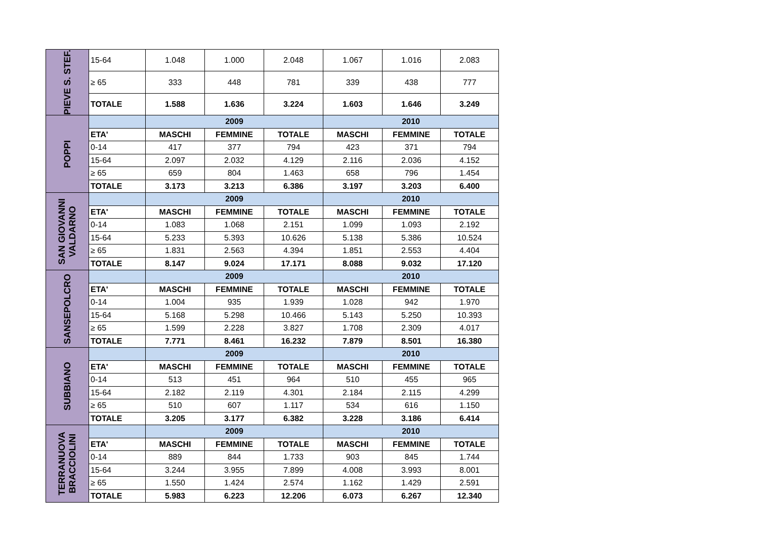| PIEVE S. STEF. | 15-64 | 1.048 | 1.000 | 2.048 | 1.067 | 1.016 | 2.083 |
| | ≥ 65 | 333 | 448 | 781 | 339 | 438 | 777 |
| | TOTALE | 1.588 | 1.636 | 3.224 | 1.603 | 1.646 | 3.249 |
| POPPI | | 2009 | | | 2010 | | |
| | ETA' | MASCHI | FEMMINE | TOTALE | MASCHI | FEMMINE | TOTALE |
| | 0-14 | 417 | 377 | 794 | 423 | 371 | 794 |
| | 15-64 | 2.097 | 2.032 | 4.129 | 2.116 | 2.036 | 4.152 |
| | ≥ 65 | 659 | 804 | 1.463 | 658 | 796 | 1.454 |
| | TOTALE | 3.173 | 3.213 | 6.386 | 3.197 | 3.203 | 6.400 |
| SAN GIOVANNI VALDARNO | | 2009 | | | 2010 | | |
| | ETA' | MASCHI | FEMMINE | TOTALE | MASCHI | FEMMINE | TOTALE |
| | 0-14 | 1.083 | 1.068 | 2.151 | 1.099 | 1.093 | 2.192 |
| | 15-64 | 5.233 | 5.393 | 10.626 | 5.138 | 5.386 | 10.524 |
| | ≥ 65 | 1.831 | 2.563 | 4.394 | 1.851 | 2.553 | 4.404 |
| | TOTALE | 8.147 | 9.024 | 17.171 | 8.088 | 9.032 | 17.120 |
| SANSEPOLCRO | | 2009 | | | 2010 | | |
| | ETA' | MASCHI | FEMMINE | TOTALE | MASCHI | FEMMINE | TOTALE |
| | 0-14 | 1.004 | 935 | 1.939 | 1.028 | 942 | 1.970 |
| | 15-64 | 5.168 | 5.298 | 10.466 | 5.143 | 5.250 | 10.393 |
| | ≥ 65 | 1.599 | 2.228 | 3.827 | 1.708 | 2.309 | 4.017 |
| | TOTALE | 7.771 | 8.461 | 16.232 | 7.879 | 8.501 | 16.380 |
| SUBBIANO | | 2009 | | | 2010 | | |
| | ETA' | MASCHI | FEMMINE | TOTALE | MASCHI | FEMMINE | TOTALE |
| | 0-14 | 513 | 451 | 964 | 510 | 455 | 965 |
| | 15-64 | 2.182 | 2.119 | 4.301 | 2.184 | 2.115 | 4.299 |
| | ≥ 65 | 510 | 607 | 1.117 | 534 | 616 | 1.150 |
| | TOTALE | 3.205 | 3.177 | 6.382 | 3.228 | 3.186 | 6.414 |
| TERRANUOVA BRACCIOLINI | | 2009 | | | 2010 | | |
| | ETA' | MASCHI | FEMMINE | TOTALE | MASCHI | FEMMINE | TOTALE |
| | 0-14 | 889 | 844 | 1.733 | 903 | 845 | 1.744 |
| | 15-64 | 3.244 | 3.955 | 7.899 | 4.008 | 3.993 | 8.001 |
| | ≥ 65 | 1.550 | 1.424 | 2.574 | 1.162 | 1.429 | 2.591 |
| | TOTALE | 5.983 | 6.223 | 12.206 | 6.073 | 6.267 | 12.340 |